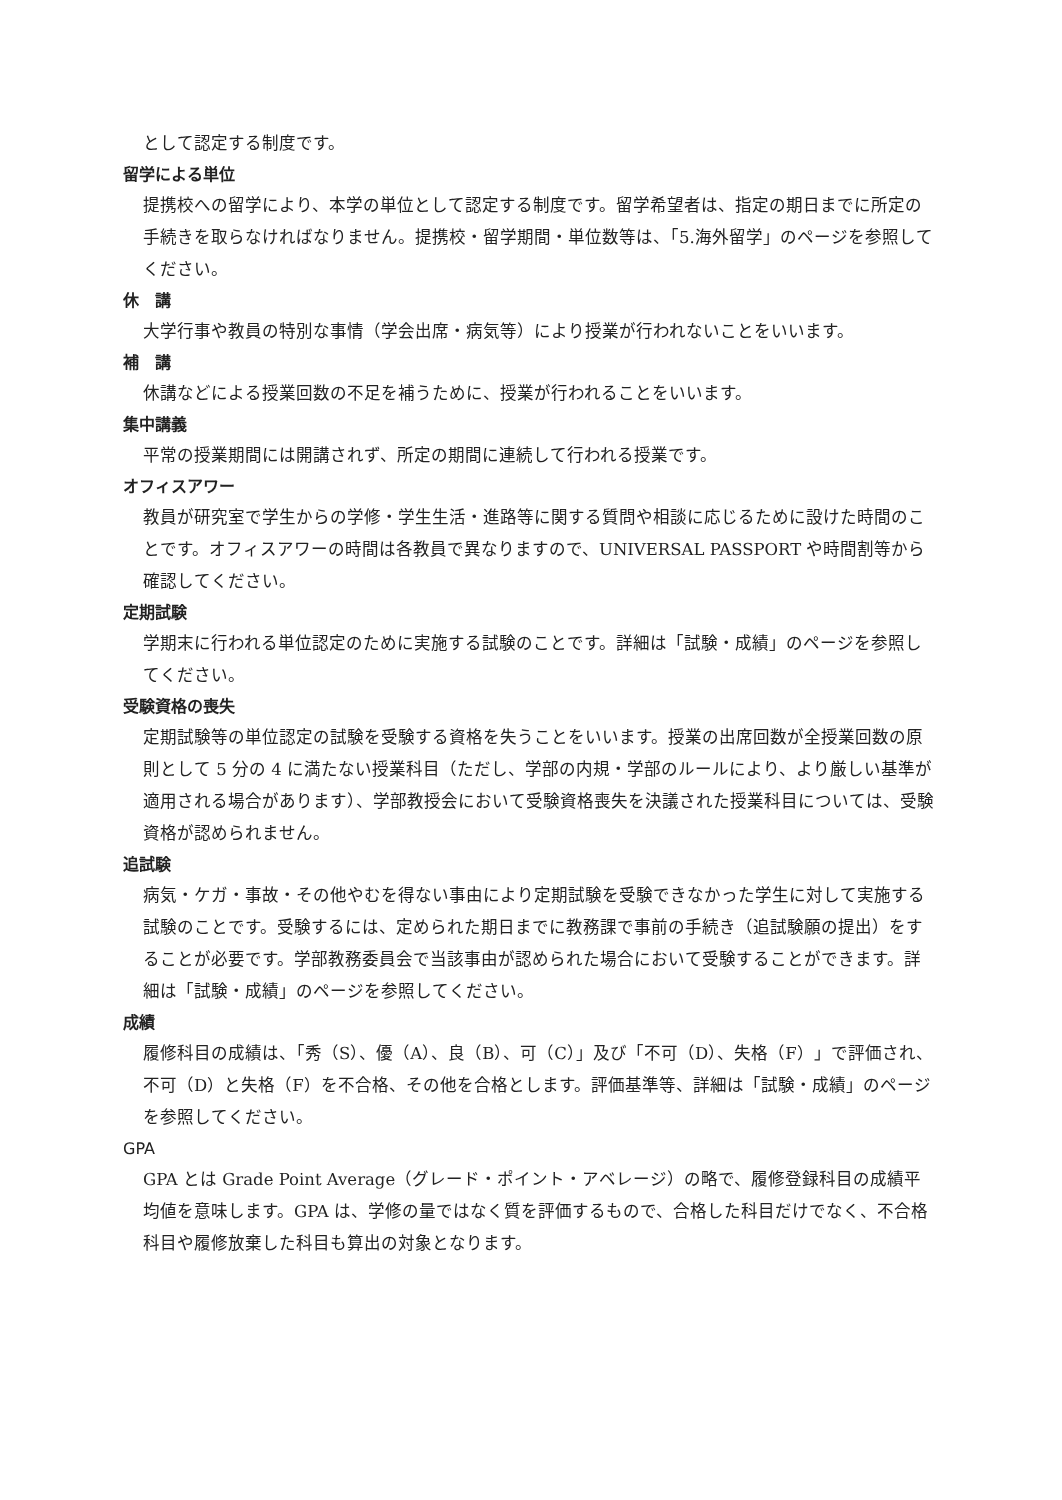として認定する制度です。
留学による単位
提携校への留学により、本学の単位として認定する制度です。留学希望者は、指定の期日までに所定の手続きを取らなければなりません。提携校・留学期間・単位数等は、「5.海外留学」のページを参照してください。
休　講
大学行事や教員の特別な事情（学会出席・病気等）により授業が行われないことをいいます。
補　講
休講などによる授業回数の不足を補うために、授業が行われることをいいます。
集中講義
平常の授業期間には開講されず、所定の期間に連続して行われる授業です。
オフィスアワー
教員が研究室で学生からの学修・学生生活・進路等に関する質問や相談に応じるために設けた時間のことです。オフィスアワーの時間は各教員で異なりますので、UNIVERSAL PASSPORT や時間割等から確認してください。
定期試験
学期末に行われる単位認定のために実施する試験のことです。詳細は「試験・成績」のページを参照してください。
受験資格の喪失
定期試験等の単位認定の試験を受験する資格を失うことをいいます。授業の出席回数が全授業回数の原則として 5 分の 4 に満たない授業科目（ただし、学部の内規・学部のルールにより、より厳しい基準が適用される場合があります）、学部教授会において受験資格喪失を決議された授業科目については、受験資格が認められません。
追試験
病気・ケガ・事故・その他やむを得ない事由により定期試験を受験できなかった学生に対して実施する試験のことです。受験するには、定められた期日までに教務課で事前の手続き（追試験願の提出）をすることが必要です。学部教務委員会で当該事由が認められた場合において受験することができます。詳細は「試験・成績」のページを参照してください。
成績
履修科目の成績は、「秀（S）、優（A）、良（B）、可（C）」及び「不可（D）、失格（F）」で評価され、不可（D）と失格（F）を不合格、その他を合格とします。評価基準等、詳細は「試験・成績」のページを参照してください。
GPA
GPA とは Grade Point Average（グレード・ポイント・アベレージ）の略で、履修登録科目の成績平均値を意味します。GPA は、学修の量ではなく質を評価するもので、合格した科目だけでなく、不合格科目や履修放棄した科目も算出の対象となります。